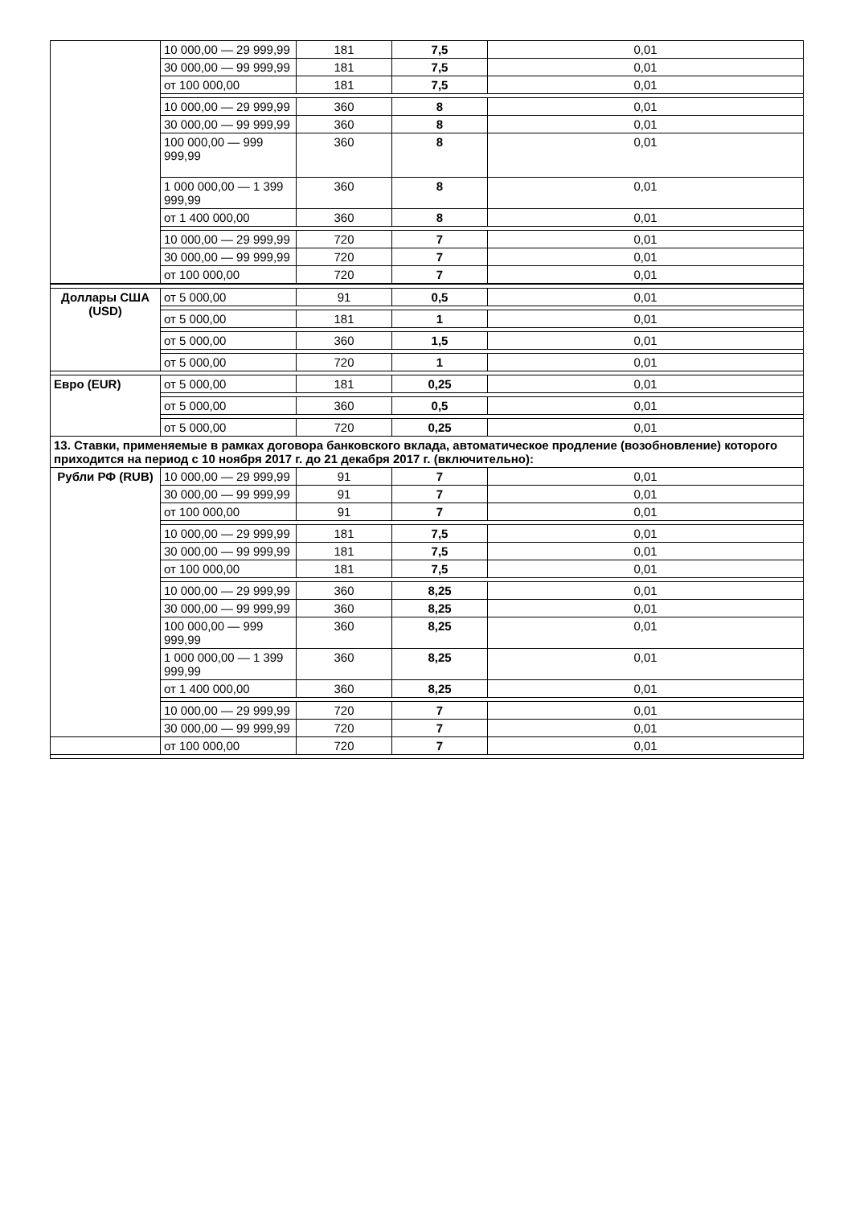| | 10 000,00 — 29 999,99 | 181 | 7,5 | 0,01 |
| | 30 000,00 — 99 999,99 | 181 | 7,5 | 0,01 |
| | от 100 000,00 | 181 | 7,5 | 0,01 |
| | 10 000,00 — 29 999,99 | 360 | 8 | 0,01 |
| | 30 000,00 — 99 999,99 | 360 | 8 | 0,01 |
| | 100 000,00 — 999 999,99 | 360 | 8 | 0,01 |
| | 1 000 000,00 — 1 399 999,99 | 360 | 8 | 0,01 |
| | от 1 400 000,00 | 360 | 8 | 0,01 |
| | 10 000,00 — 29 999,99 | 720 | 7 | 0,01 |
| | 30 000,00 — 99 999,99 | 720 | 7 | 0,01 |
| | от 100 000,00 | 720 | 7 | 0,01 |
| Доллары США (USD) | от 5 000,00 | 91 | 0,5 | 0,01 |
| | от 5 000,00 | 181 | 1 | 0,01 |
| | от 5 000,00 | 360 | 1,5 | 0,01 |
| | от 5 000,00 | 720 | 1 | 0,01 |
| Евро (EUR) | от 5 000,00 | 181 | 0,25 | 0,01 |
| | от 5 000,00 | 360 | 0,5 | 0,01 |
| | от 5 000,00 | 720 | 0,25 | 0,01 |
| 13. Ставки, применяемые в рамках договора банковского вклада, автоматическое продление (возобновление) которого приходится на период с 10 ноября 2017 г. до 21 декабря 2017 г. (включительно): | | | | |
| Рубли РФ (RUB) | 10 000,00 — 29 999,99 | 91 | 7 | 0,01 |
| | 30 000,00 — 99 999,99 | 91 | 7 | 0,01 |
| | от 100 000,00 | 91 | 7 | 0,01 |
| | 10 000,00 — 29 999,99 | 181 | 7,5 | 0,01 |
| | 30 000,00 — 99 999,99 | 181 | 7,5 | 0,01 |
| | от 100 000,00 | 181 | 7,5 | 0,01 |
| | 10 000,00 — 29 999,99 | 360 | 8,25 | 0,01 |
| | 30 000,00 — 99 999,99 | 360 | 8,25 | 0,01 |
| | 100 000,00 — 999 999,99 | 360 | 8,25 | 0,01 |
| | 1 000 000,00 — 1 399 999,99 | 360 | 8,25 | 0,01 |
| | от 1 400 000,00 | 360 | 8,25 | 0,01 |
| | 10 000,00 — 29 999,99 | 720 | 7 | 0,01 |
| | 30 000,00 — 99 999,99 | 720 | 7 | 0,01 |
| | от 100 000,00 | 720 | 7 | 0,01 |